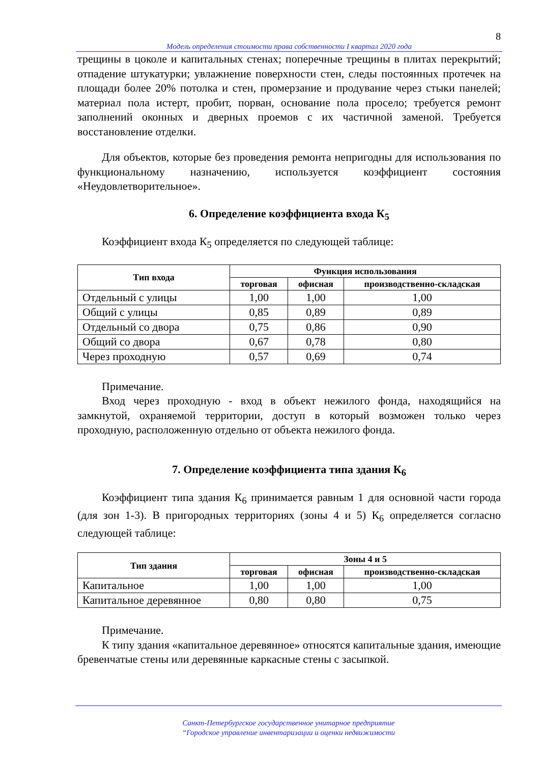8
Модель определения стоимости права собственности I квартал 2020 года
трещины в цоколе и капитальных стенах; поперечные трещины в плитах перекрытий; отпадение штукатурки; увлажнение поверхности стен, следы постоянных протечек на площади более 20% потолка и стен, промерзание и продувание через стыки панелей; материал пола истерт, пробит, порван, основание пола просело; требуется ремонт заполнений оконных и дверных проемов с их частичной заменой. Требуется восстановление отделки.
Для объектов, которые без проведения ремонта непригодны для использования по функциональному назначению, используется коэффициент состояния «Неудовлетворительное».
6. Определение коэффициента входа К<sub>5</sub>
Коэффициент входа К<sub>5</sub> определяется по следующей таблице:
| Тип входа | Функция использования | | |
| --- | --- | --- | --- |
| | торговая | офисная | производственно-складская |
| Отдельный с улицы | 1,00 | 1,00 | 1,00 |
| Общий с улицы | 0,85 | 0,89 | 0,89 |
| Отдельный со двора | 0,75 | 0,86 | 0,90 |
| Общий со двора | 0,67 | 0,78 | 0,80 |
| Через проходную | 0,57 | 0,69 | 0,74 |
Примечание.
Вход через проходную - вход в объект нежилого фонда, находящийся на замкнутой, охраняемой территории, доступ в который возможен только через проходную, расположенную отдельно от объекта нежилого фонда.
7. Определение коэффициента типа здания К<sub>6</sub>
Коэффициент типа здания К<sub>6</sub> принимается равным 1 для основной части города (для зон 1-3). В пригородных территориях (зоны 4 и 5) К<sub>6</sub> определяется согласно следующей таблице:
| Тип здания | Зоны 4 и 5 | | |
| --- | --- | --- | --- |
| | торговая | офисная | производственно-складская |
| Капитальное | 1,00 | 1,00 | 1,00 |
| Капитальное деревянное | 0,80 | 0,80 | 0,75 |
Примечание.
К типу здания «капитальное деревянное» относятся капитальные здания, имеющие бревенчатые стены или деревянные каркасные стены с засыпкой.
Санкт-Петербургское государственное унитарное предприятие
“Городское управление инвентаризации и оценки недвижимости